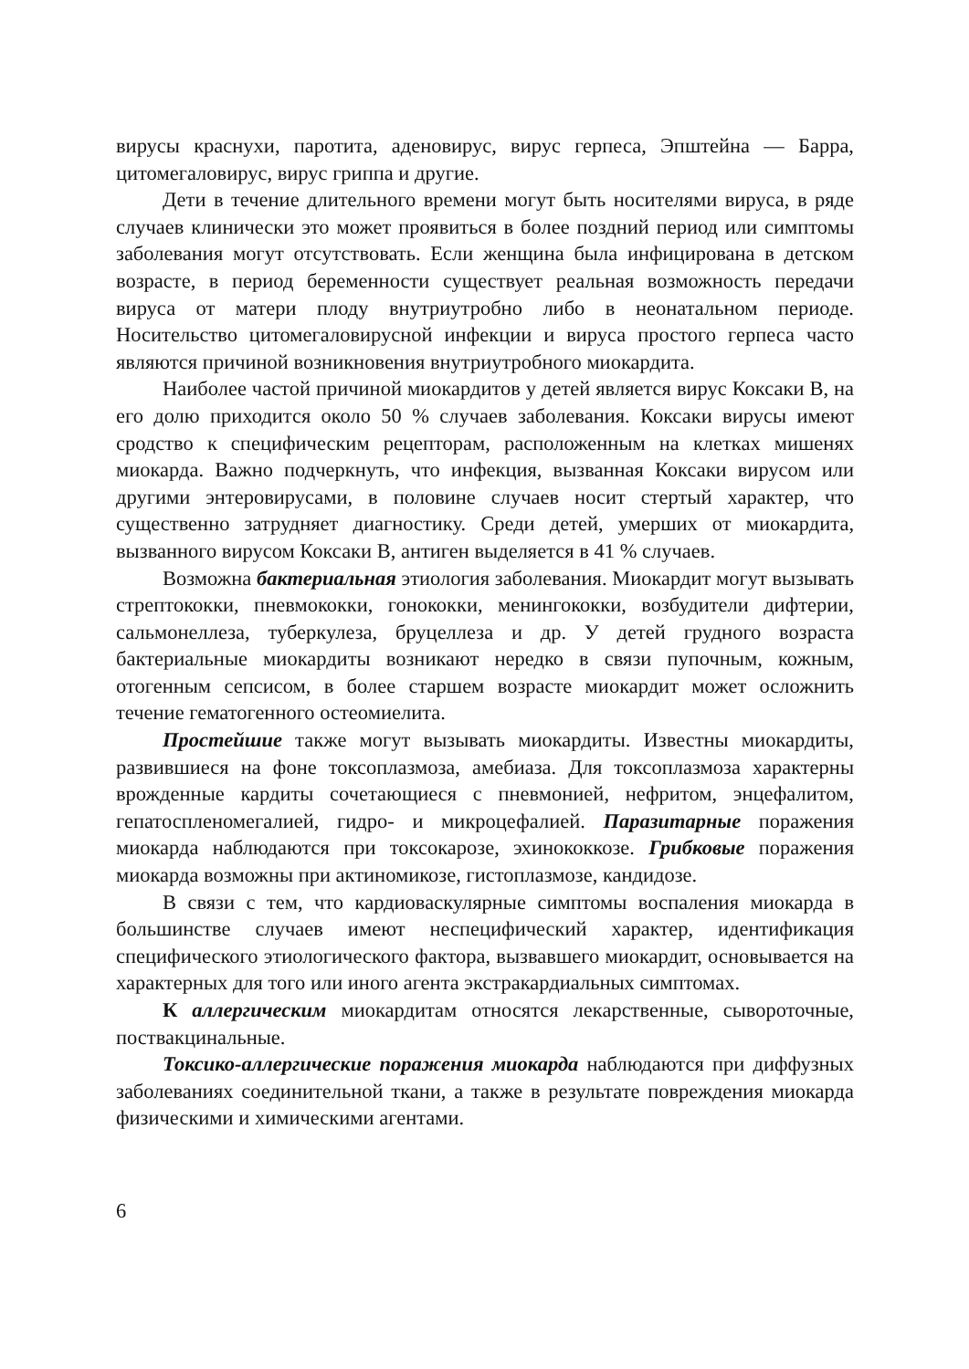вирусы краснухи, паротита, аденовирус, вирус герпеса, Эпштейна — Барра, цитомегаловирус, вирус гриппа и другие.
Дети в течение длительного времени могут быть носителями вируса, в ряде случаев клинически это может проявиться в более поздний период или симптомы заболевания могут отсутствовать. Если женщина была инфицирована в детском возрасте, в период беременности существует реальная возможность передачи вируса от матери плоду внутриутробно либо в неонатальном периоде. Носительство цитомегаловирусной инфекции и вируса простого герпеса часто являются причиной возникновения внутриутробного миокардита.
Наиболее частой причиной миокардитов у детей является вирус Коксаки В, на его долю приходится около 50 % случаев заболевания. Коксаки вирусы имеют сродство к специфическим рецепторам, расположенным на клетках мишенях миокарда. Важно подчеркнуть, что инфекция, вызванная Коксаки вирусом или другими энтеровирусами, в половине случаев носит стертый характер, что существенно затрудняет диагностику. Среди детей, умерших от миокардита, вызванного вирусом Коксаки В, антиген выделяется в 41 % случаев.
Возможна бактериальная этиология заболевания. Миокардит могут вызывать стрептококки, пневмококки, гонококки, менингококки, возбудители дифтерии, сальмонеллеза, туберкулеза, бруцеллеза и др. У детей грудного возраста бактериальные миокардиты возникают нередко в связи пупочным, кожным, отогенным сепсисом, в более старшем возрасте миокардит может осложнить течение гематогенного остеомиелита.
Простейшие также могут вызывать миокардиты. Известны миокардиты, развившиеся на фоне токсоплазмоза, амебиаза. Для токсоплазмоза характерны врожденные кардиты сочетающиеся с пневмонией, нефритом, энцефалитом, гепатоспленомегалией, гидро- и микроцефалией. Паразитарные поражения миокарда наблюдаются при токсокарозе, эхинококкозе. Грибковые поражения миокарда возможны при актиномикозе, гистоплазмозе, кандидозе.
В связи с тем, что кардиоваскулярные симптомы воспаления миокарда в большинстве случаев имеют неспецифический характер, идентификация специфического этиологического фактора, вызвавшего миокардит, основывается на характерных для того или иного агента экстракардиальных симптомах.
К аллергическим миокардитам относятся лекарственные, сывороточные, поствакцинальные.
Токсико-аллергические поражения миокарда наблюдаются при диффузных заболеваниях соединительной ткани, а также в результате повреждения миокарда физическими и химическими агентами.
6